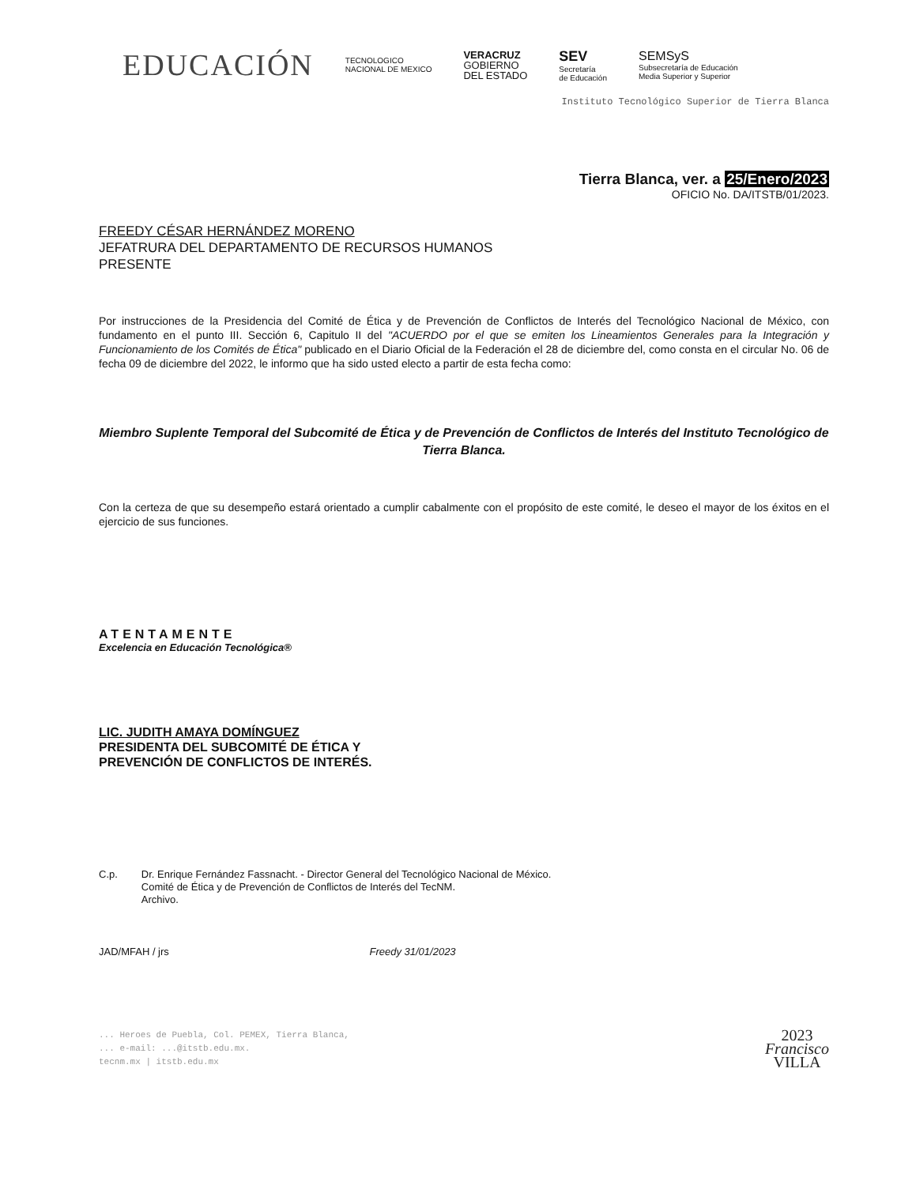EDUCACIÓN
TECNOLOGICO
NACIONAL DE MEXICO
VERACRUZ
GOBIERNO
DEL ESTADO
SEV
Secretaría
de Educación
SEMSyS
Subsecretaría de Educación
Media Superior y Superior
Instituto Tecnológico Superior de Tierra Blanca
Tierra Blanca, ver. a 25/Enero/2023
OFICIO No. DA/ITSTB/01/2023.
FREEDY CÉSAR HERNÁNDEZ MORENO
JEFATRURA DEL DEPARTAMENTO DE RECURSOS HUMANOS
PRESENTE
Por instrucciones de la Presidencia del Comité de Ética y de Prevención de Conflictos de Interés del Tecnológico Nacional de México, con fundamento en el punto III. Sección 6, Capitulo II del "ACUERDO por el que se emiten los Lineamientos Generales para la Integración y Funcionamiento de los Comités de Ética" publicado en el Diario Oficial de la Federación el 28 de diciembre del, como consta en el circular No. 06 de fecha 09 de diciembre del 2022, le informo que ha sido usted electo a partir de esta fecha como:
Miembro Suplente Temporal del Subcomité de Ética y de Prevención de Conflictos de Interés del Instituto Tecnológico de Tierra Blanca.
Con la certeza de que su desempeño estará orientado a cumplir cabalmente con el propósito de este comité, le deseo el mayor de los éxitos en el ejercicio de sus funciones.
ATENTAMENTE
Excelencia en Educación Tecnológica®
LIC. JUDITH AMAYA DOMÍNGUEZ
PRESIDENTA DEL SUBCOMITÉ DE ÉTICA Y
PREVENCIÓN DE CONFLICTOS DE INTERÉS.
C.p. Dr. Enrique Fernández Fassnacht. - Director General del Tecnológico Nacional de México.
Comité de Ética y de Prevención de Conflictos de Interés del TecNM.
Archivo.
JAD/MFAH / jrs Freedy 31/01/2023
... Heroes de Puebla, Col. PEMEX, Tierra Blanca,
... e-mail: ...@itstb.edu.mx.
tecnm.mx | itstb.edu.mx
2023
Francisco
VILLA